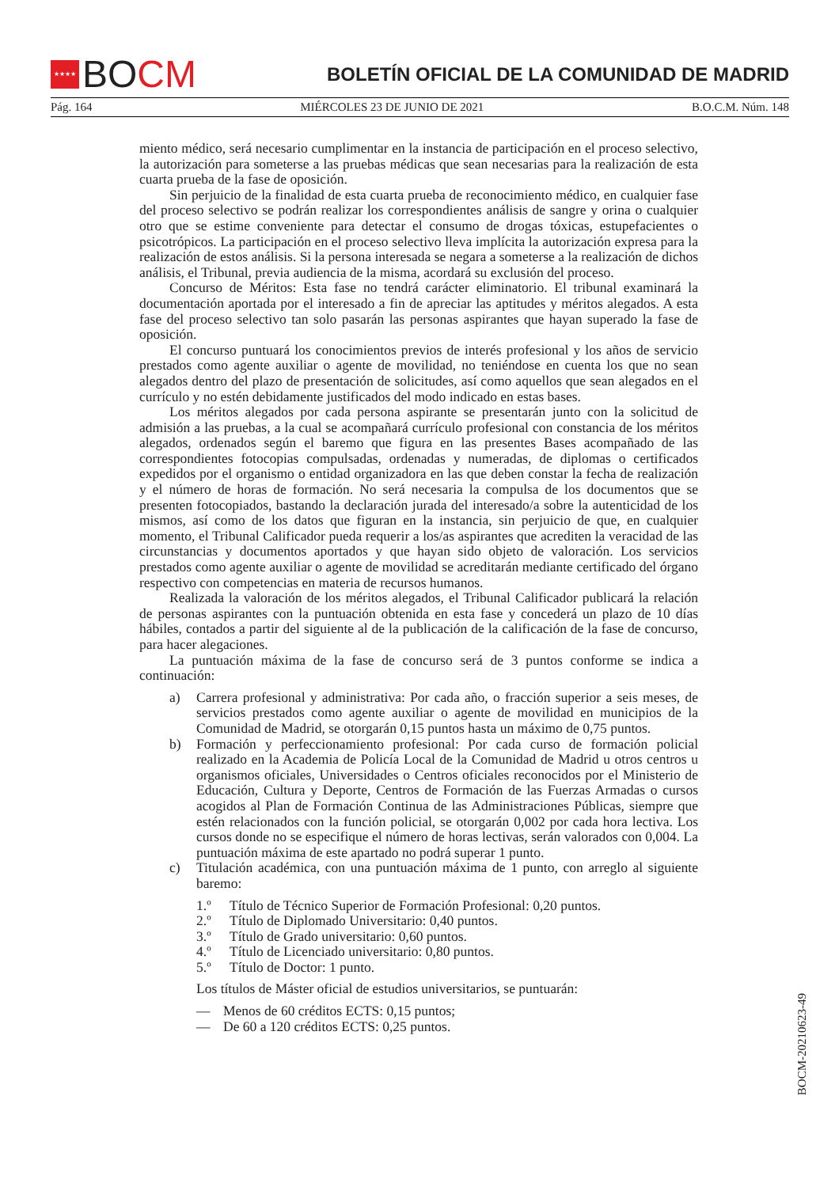★★★★
BO CM
BOLETÍN OFICIAL DE LA COMUNIDAD DE MADRID
Pág. 164 MIÉRCOLES 23 DE JUNIO DE 2021 B.O.C.M. Núm. 148
miento médico, será necesario cumplimentar en la instancia de participación en el proceso selectivo, la autorización para someterse a las pruebas médicas que sean necesarias para la realización de esta cuarta prueba de la fase de oposición.
Sin perjuicio de la finalidad de esta cuarta prueba de reconocimiento médico, en cualquier fase del proceso selectivo se podrán realizar los correspondientes análisis de sangre y orina o cualquier otro que se estime conveniente para detectar el consumo de drogas tóxicas, estupefacientes o psicotrópicos. La participación en el proceso selectivo lleva implícita la autorización expresa para la realización de estos análisis. Si la persona interesada se negara a someterse a la realización de dichos análisis, el Tribunal, previa audiencia de la misma, acordará su exclusión del proceso.
Concurso de Méritos: Esta fase no tendrá carácter eliminatorio. El tribunal examinará la documentación aportada por el interesado a fin de apreciar las aptitudes y méritos alegados. A esta fase del proceso selectivo tan solo pasarán las personas aspirantes que hayan superado la fase de oposición.
El concurso puntuará los conocimientos previos de interés profesional y los años de servicio prestados como agente auxiliar o agente de movilidad, no teniéndose en cuenta los que no sean alegados dentro del plazo de presentación de solicitudes, así como aquellos que sean alegados en el currículo y no estén debidamente justificados del modo indicado en estas bases.
Los méritos alegados por cada persona aspirante se presentarán junto con la solicitud de admisión a las pruebas, a la cual se acompañará currículo profesional con constancia de los méritos alegados, ordenados según el baremo que figura en las presentes Bases acompañado de las correspondientes fotocopias compulsadas, ordenadas y numeradas, de diplomas o certificados expedidos por el organismo o entidad organizadora en las que deben constar la fecha de realización y el número de horas de formación. No será necesaria la compulsa de los documentos que se presenten fotocopiados, bastando la declaración jurada del interesado/a sobre la autenticidad de los mismos, así como de los datos que figuran en la instancia, sin perjuicio de que, en cualquier momento, el Tribunal Calificador pueda requerir a los/as aspirantes que acrediten la veracidad de las circunstancias y documentos aportados y que hayan sido objeto de valoración. Los servicios prestados como agente auxiliar o agente de movilidad se acreditarán mediante certificado del órgano respectivo con competencias en materia de recursos humanos.
Realizada la valoración de los méritos alegados, el Tribunal Calificador publicará la relación de personas aspirantes con la puntuación obtenida en esta fase y concederá un plazo de 10 días hábiles, contados a partir del siguiente al de la publicación de la calificación de la fase de concurso, para hacer alegaciones.
La puntuación máxima de la fase de concurso será de 3 puntos conforme se indica a continuación:
a) Carrera profesional y administrativa: Por cada año, o fracción superior a seis meses, de servicios prestados como agente auxiliar o agente de movilidad en municipios de la Comunidad de Madrid, se otorgarán 0,15 puntos hasta un máximo de 0,75 puntos.
b) Formación y perfeccionamiento profesional: Por cada curso de formación policial realizado en la Academia de Policía Local de la Comunidad de Madrid u otros centros u organismos oficiales, Universidades o Centros oficiales reconocidos por el Ministerio de Educación, Cultura y Deporte, Centros de Formación de las Fuerzas Armadas o cursos acogidos al Plan de Formación Continua de las Administraciones Públicas, siempre que estén relacionados con la función policial, se otorgarán 0,002 por cada hora lectiva. Los cursos donde no se especifique el número de horas lectivas, serán valorados con 0,004. La puntuación máxima de este apartado no podrá superar 1 punto.
c) Titulación académica, con una puntuación máxima de 1 punto, con arreglo al siguiente baremo:
1.º Título de Técnico Superior de Formación Profesional: 0,20 puntos.
2.º Título de Diplomado Universitario: 0,40 puntos.
3.º Título de Grado universitario: 0,60 puntos.
4.º Título de Licenciado universitario: 0,80 puntos.
5.º Título de Doctor: 1 punto.
Los títulos de Máster oficial de estudios universitarios, se puntuarán:
— Menos de 60 créditos ECTS: 0,15 puntos;
— De 60 a 120 créditos ECTS: 0,25 puntos.
BOCM-20210623-49